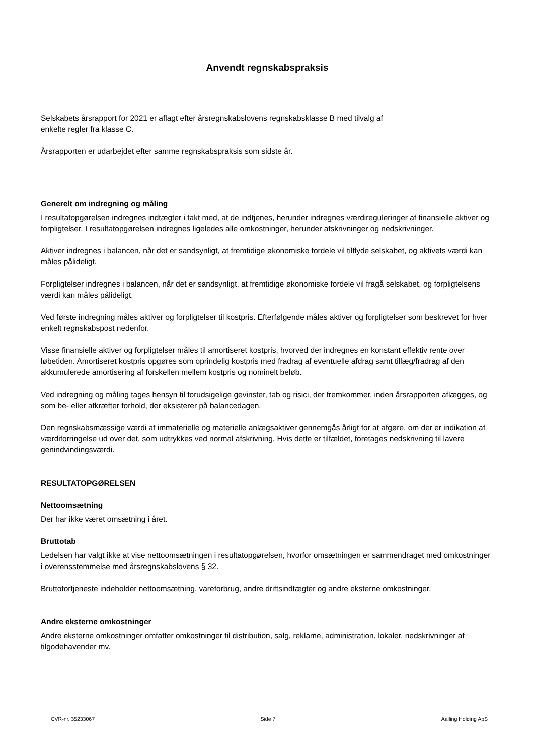Anvendt regnskabspraksis
Selskabets årsrapport for 2021 er aflagt efter årsregnskabslovens regnskabsklasse B med tilvalg af
enkelte regler fra klasse C.
Årsrapporten er udarbejdet efter samme regnskabspraksis som sidste år.
Generelt om indregning og måling
I resultatopgørelsen indregnes indtægter i takt med, at de indtjenes, herunder indregnes værdireguleringer af finansielle aktiver og forpligtelser. I resultatopgørelsen indregnes ligeledes alle omkostninger, herunder afskrivninger og nedskrivninger.
Aktiver indregnes i balancen, når det er sandsynligt, at fremtidige økonomiske fordele vil tilflyde selskabet, og aktivets værdi kan måles pålideligt.
Forpligtelser indregnes i balancen, når det er sandsynligt, at fremtidige økonomiske fordele vil fragå selskabet, og forpligtelsens værdi kan måles pålideligt.
Ved første indregning måles aktiver og forpligtelser til kostpris. Efterfølgende måles aktiver og forpligtelser som beskrevet for hver enkelt regnskabspost nedenfor.
Visse finansielle aktiver og forpligtelser måles til amortiseret kostpris, hvorved der indregnes en konstant effektiv rente over løbetiden. Amortiseret kostpris opgøres som oprindelig kostpris med fradrag af eventuelle afdrag samt tillæg/fradrag af den akkumulerede amortisering af forskellen mellem kostpris og nominelt beløb.
Ved indregning og måling tages hensyn til forudsigelige gevinster, tab og risici, der fremkommer, inden årsrapporten aflægges, og som be- eller afkræfter forhold, der eksisterer på balancedagen.
Den regnskabsmæssige værdi af immaterielle og materielle anlægsaktiver gennemgås årligt for at afgøre, om der er indikation af værdiforringelse ud over det, som udtrykkes ved normal afskrivning. Hvis dette er tilfældet, foretages nedskrivning til lavere genindvindingsværdi.
RESULTATOPGØRELSEN
Nettoomsætning
Der har ikke været omsætning i året.
Bruttotab
Ledelsen har valgt ikke at vise nettoomsætningen i resultatopgørelsen, hvorfor omsætningen er sammendraget med omkostninger i overensstemmelse med årsregnskabslovens § 32.
Bruttofortjeneste indeholder nettoomsætning, vareforbrug, andre driftsindtægter og andre eksterne omkostninger.
Andre eksterne omkostninger
Andre eksterne omkostninger omfatter omkostninger til distribution, salg, reklame, administration, lokaler, nedskrivninger af tilgodehavender mv.
CVR-nr. 35233067 Side 7 Aalling Holding ApS